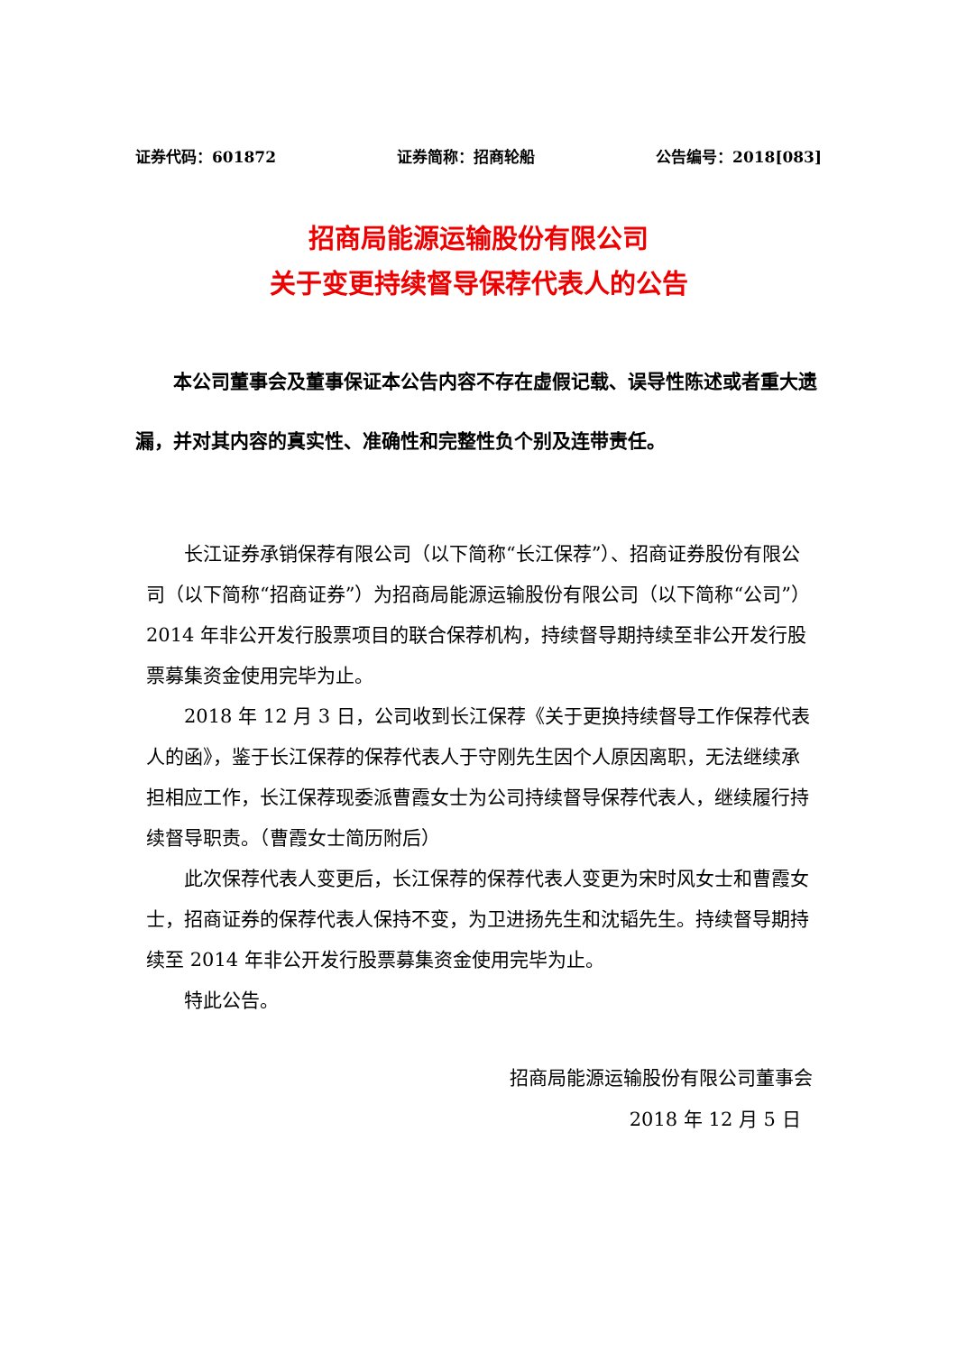证券代码：601872 证券简称：招商轮船 公告编号：2018[083]
招商局能源运输股份有限公司
关于变更持续督导保荐代表人的公告
本公司董事会及董事保证本公告内容不存在虚假记载、误导性陈述或者重大遗漏，并对其内容的真实性、准确性和完整性负个别及连带责任。
长江证券承销保荐有限公司（以下简称“长江保荐”）、招商证券股份有限公司（以下简称“招商证券”）为招商局能源运输股份有限公司（以下简称“公司”）2014 年非公开发行股票项目的联合保荐机构，持续督导期持续至非公开发行股票募集资金使用完毕为止。
2018 年 12 月 3 日，公司收到长江保荐《关于更换持续督导工作保荐代表人的函》，鉴于长江保荐的保荐代表人于守刚先生因个人原因离职，无法继续承担相应工作，长江保荐现委派曹霞女士为公司持续督导保荐代表人，继续履行持续督导职责。（曹霞女士简历附后）
此次保荐代表人变更后，长江保荐的保荐代表人变更为宋时风女士和曹霞女士，招商证券的保荐代表人保持不变，为卫进扬先生和沈韬先生。持续督导期持续至 2014 年非公开发行股票募集资金使用完毕为止。
特此公告。
招商局能源运输股份有限公司董事会
2018 年 12 月 5 日